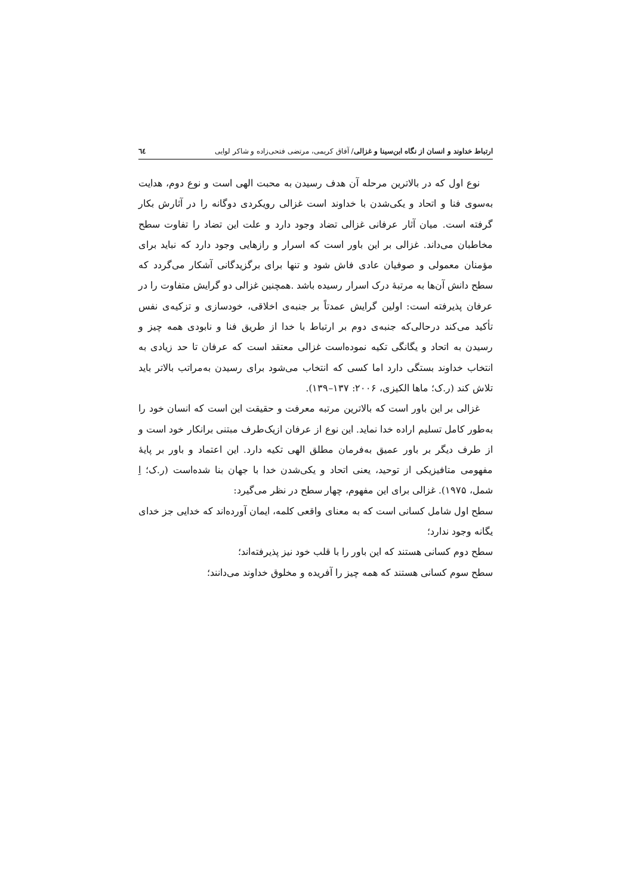ارتباط خداوند و انسان از نگاه ابن‌سینا و غزالی/ آفاق کریمی، مرتضی فتحی‌زاده و شاکر لوایی ٦٤
نوع اول که در بالاترین مرحله آن هدف رسیدن به محبت الهی است و نوع دوم، هدایت به‌سوی فنا و اتحاد و یکی‌شدن با خداوند است غزالی رویکردی دوگانه را در آثارش بکار گرفته است. میان آثار عرفانی غزالی تضاد وجود دارد و علت این تضاد را تفاوت سطح مخاطبان می‌داند. غزالی بر این باور است که اسرار و رازهایی وجود دارد که نباید برای مؤمنان معمولی و صوفیان عادی فاش شود و تنها برای برگزیدگانی آشکار می‌گردد که سطح دانش آن‌ها به مرتبهٔ درک اسرار رسیده باشد .همچنین غزالی دو گرایش متفاوت را در عرفان پذیرفته است: اولین گرایش عمدتاً بر جنبه‌ی اخلاقی، خودسازی و تزکیه‌ی نفس تأکید می‌کند درحالی‌که جنبه‌ی دوم بر ارتباط با خدا از طریق فنا و نابودی همه چیز و رسیدن به اتحاد و یگانگی تکیه نموده‌است غزالی معتقد است که عرفان تا حد زیادی به انتخاب خداوند بستگی دارد اما کسی که انتخاب می‌شود برای رسیدن به‌مراتب بالاتر باید تلاش کند (ر.ک؛ ماها الکیزی، ۲۰۰۶: ۱۳۷–۱۳۹).
غزالی بر این باور است که بالاترین مرتبه معرفت و حقیقت این است که انسان خود را به‌طور کامل تسلیم اراده خدا نماید. این نوع از عرفان ازیک‌طرف مبتنی برانکار خود است و از طرف دیگر بر باور عمیق به‌فرمان مطلق الهی تکیه دارد. این اعتماد و باور بر پایهٔ مفهومی متافیزیکی از توحید، یعنی اتحاد و یکی‌شدن خدا با جهان بنا شده‌است (ر.ک؛ اِ شمل، ۱۹۷۵). غزالی برای این مفهوم، چهار سطح در نظر می‌گیرد:
سطح اول شامل کسانی است که به معنای واقعی کلمه، ایمان آورده‌اند که خدایی جز خدای یگانه وجود ندارد؛
سطح دوم کسانی هستند که این باور را با قلب خود نیز پذیرفته‌اند؛
سطح سوم کسانی هستند که همه چیز را آفریده و مخلوق خداوند می‌دانند؛